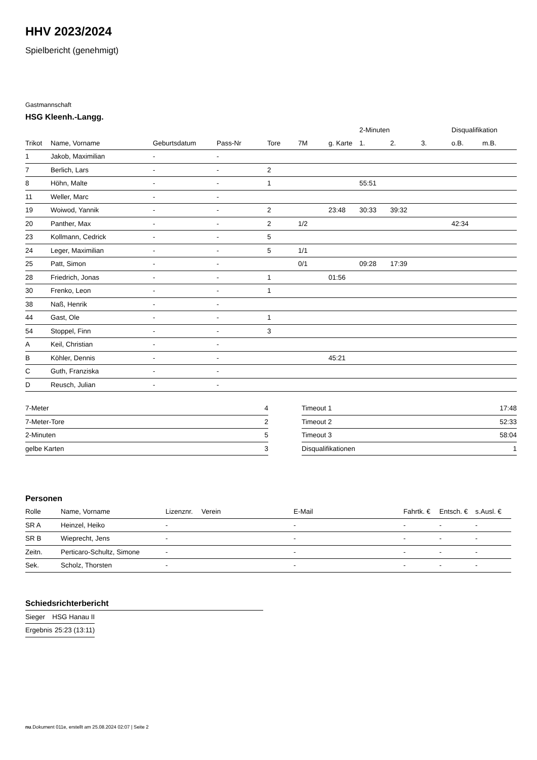HHV 2023/2024
Spielbericht (genehmigt)
Gastmannschaft
HSG Kleenh.-Langg.
| | | | | | | | 2-Minuten | | | Disqualifikation | |
| --- | --- | --- | --- | --- | --- | --- | --- | --- | --- | --- | --- |
| Trikot | Name, Vorname | Geburtsdatum | Pass-Nr | Tore | 7M | g. Karte | 1. | 2. | 3. | o.B. | m.B. |
| 1 | Jakob, Maximilian | - | - | | | | | | | | |
| 7 | Berlich, Lars | - | - | 2 | | | | | | | |
| 8 | Höhn, Malte | - | - | 1 | | | 55:51 | | | | |
| 11 | Weller, Marc | - | - | | | | | | | | |
| 19 | Woiwod, Yannik | - | - | 2 | | 23:48 | 30:33 | 39:32 | | | |
| 20 | Panther, Max | - | - | 2 | 1/2 | | | | | 42:34 | |
| 23 | Kollmann, Cedrick | - | - | 5 | | | | | | | |
| 24 | Leger, Maximilian | - | - | 5 | 1/1 | | | | | | |
| 25 | Patt, Simon | - | - | | 0/1 | | 09:28 | 17:39 | | | |
| 28 | Friedrich, Jonas | - | - | 1 | | 01:56 | | | | | |
| 30 | Frenko, Leon | - | - | 1 | | | | | | | |
| 38 | Naß, Henrik | - | - | | | | | | | | |
| 44 | Gast, Ole | - | - | 1 | | | | | | | |
| 54 | Stoppel, Finn | - | - | 3 | | | | | | | |
| A | Keil, Christian | - | - | | | | | | | | |
| B | Köhler, Dennis | - | - | | | 45:21 | | | | | |
| C | Guth, Franziska | - | - | | | | | | | | |
| D | Reusch, Julian | - | - | | | | | | | | |
| 7-Meter | 4 |
| 7-Meter-Tore | 2 |
| 2-Minuten | 5 |
| gelbe Karten | 3 |
| Timeout 1 | 17:48 |
| Timeout 2 | 52:33 |
| Timeout 3 | 58:04 |
| Disqualifikationen | 1 |
Personen
| Rolle | Name, Vorname | Lizenznr. | Verein | E-Mail | Fahrtk. € | Entsch. € | s.Ausl. € |
| --- | --- | --- | --- | --- | --- | --- | --- |
| SR A | Heinzel, Heiko | - | | - | - | - | - |
| SR B | Wieprecht, Jens | - | | - | - | - | - |
| Zeitn. | Perticaro-Schultz, Simone | - | | - | - | - | - |
| Sek. | Scholz, Thorsten | - | | - | - | - | - |
Schiedsrichterbericht
| Sieger | HSG Hanau II |
| Ergebnis | 25:23 (13:11) |
nu.Dokument 011e, erstellt am 25.08.2024 02:07 | Seite 2